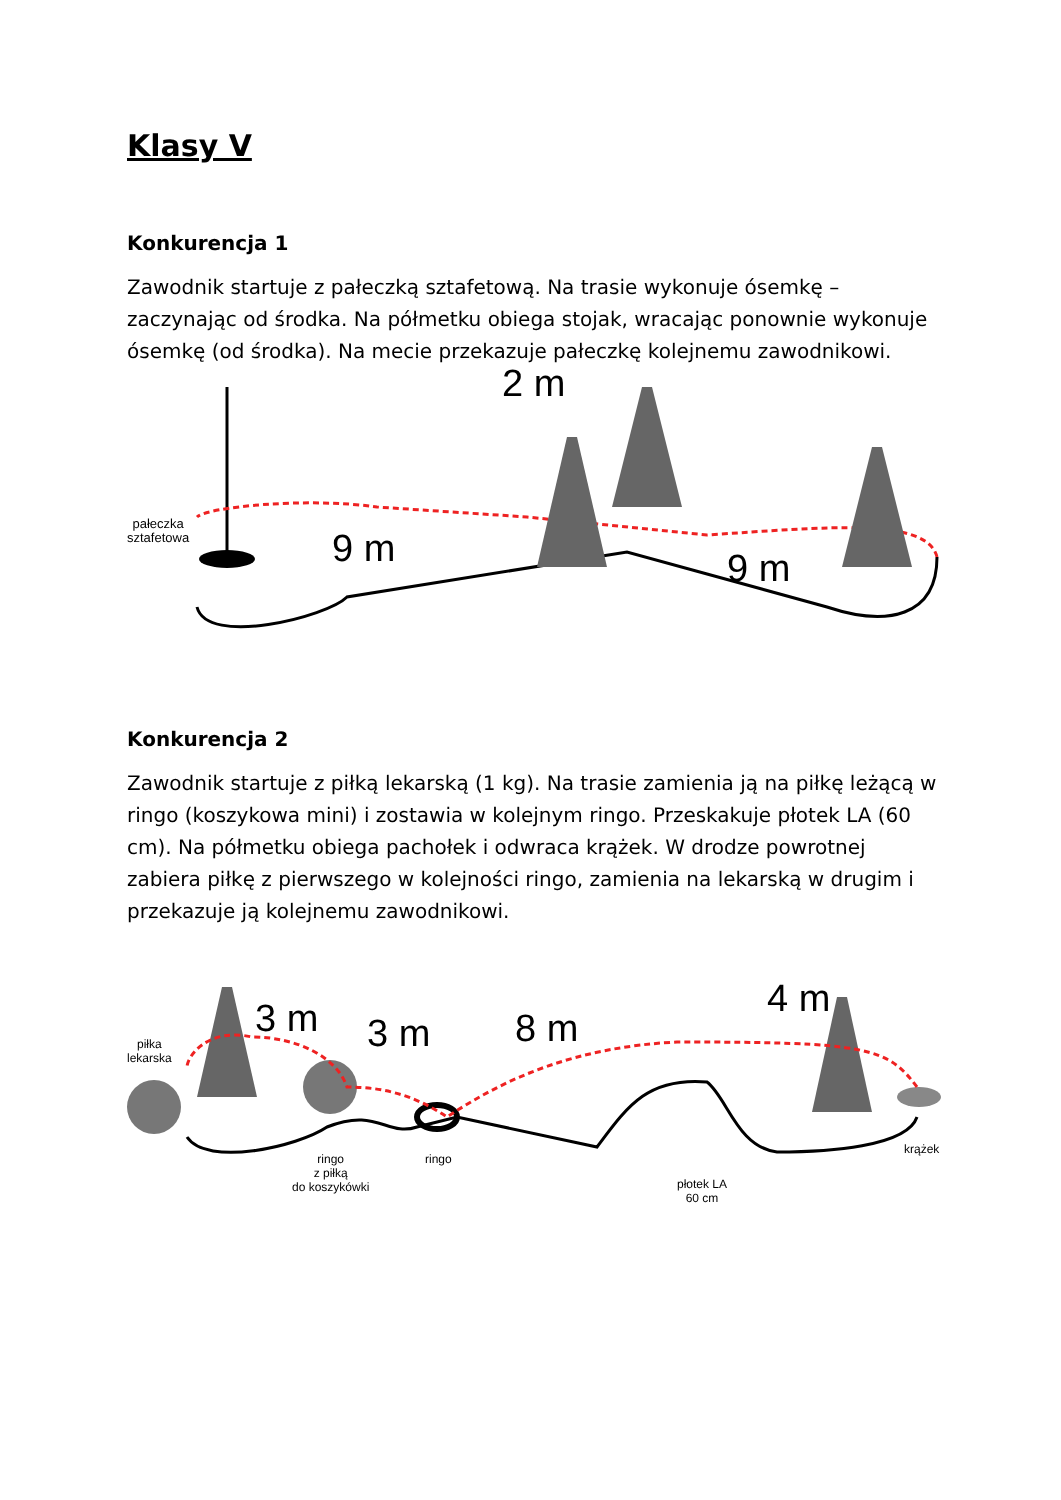Klasy V
Konkurencja 1
Zawodnik startuje z pałeczką sztafetową. Na trasie wykonuje ósemkę – zaczynając od środka. Na półmetku obiega stojak, wracając ponownie wykonuje ósemkę (od środka). Na mecie przekazuje pałeczkę kolejnemu zawodnikowi.
2 m
pałeczka
sztafetowa
9 m 9 m
Konkurencja 2
Zawodnik startuje z piłką lekarską (1 kg). Na trasie zamienia ją na piłkę leżącą w ringo (koszykowa mini) i zostawia w kolejnym ringo. Przeskakuje płotek LA (60 cm). Na półmetku obiega pachołek i odwraca krążek. W drodze powrotnej zabiera piłkę z pierwszego w kolejności ringo, zamienia na lekarską w drugim i przekazuje ją kolejnemu zawodnikowi.
piłka
lekarska
3 m 3 m 8 m
4 m
ringo
z piłką
do koszykówki
ringo
płotek LA
60 cm
krążek